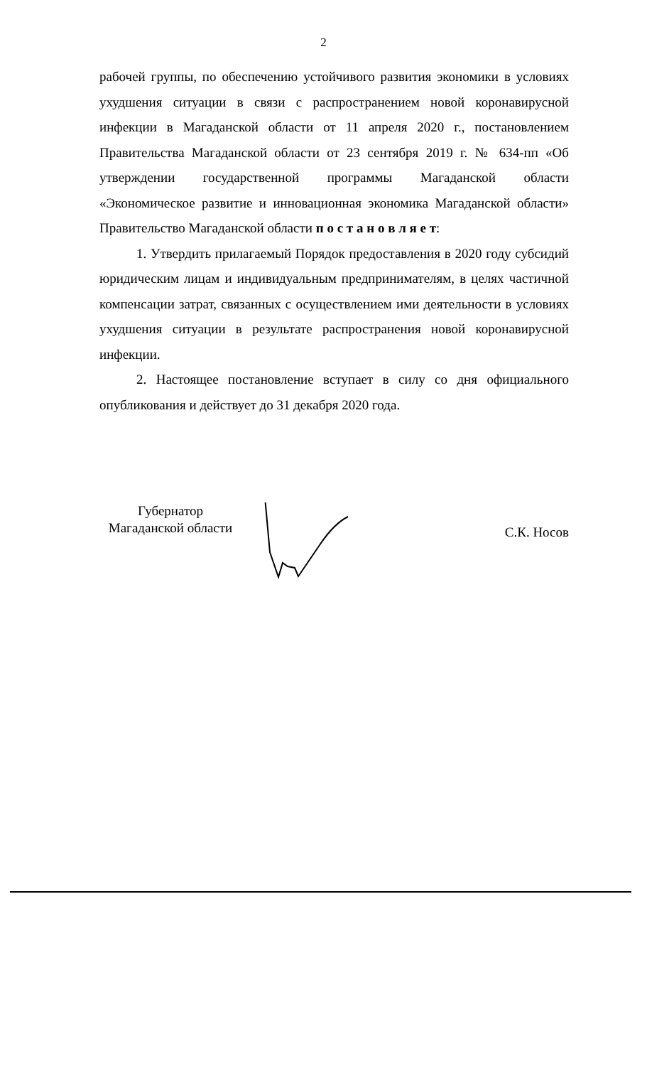2
рабочей группы, по обеспечению устойчивого развития экономики в условиях ухудшения ситуации в связи с распространением новой коронавирусной инфекции в Магаданской области от 11 апреля 2020 г., постановлением Правительства Магаданской области от 23 сентября 2019 г. № 634-пп «Об утверждении государственной программы Магаданской области «Экономическое развитие и инновационная экономика Магаданской области» Правительство Магаданской области п о с т а н о в л я е т:
1. Утвердить прилагаемый Порядок предоставления в 2020 году субсидий юридическим лицам и индивидуальным предпринимателям, в целях частичной компенсации затрат, связанных с осуществлением ими деятельности в условиях ухудшения ситуации в результате распространения новой коронавирусной инфекции.
2. Настоящее постановление вступает в силу со дня официального опубликования и действует до 31 декабря 2020 года.
Губернатор
Магаданской области
С.К. Носов